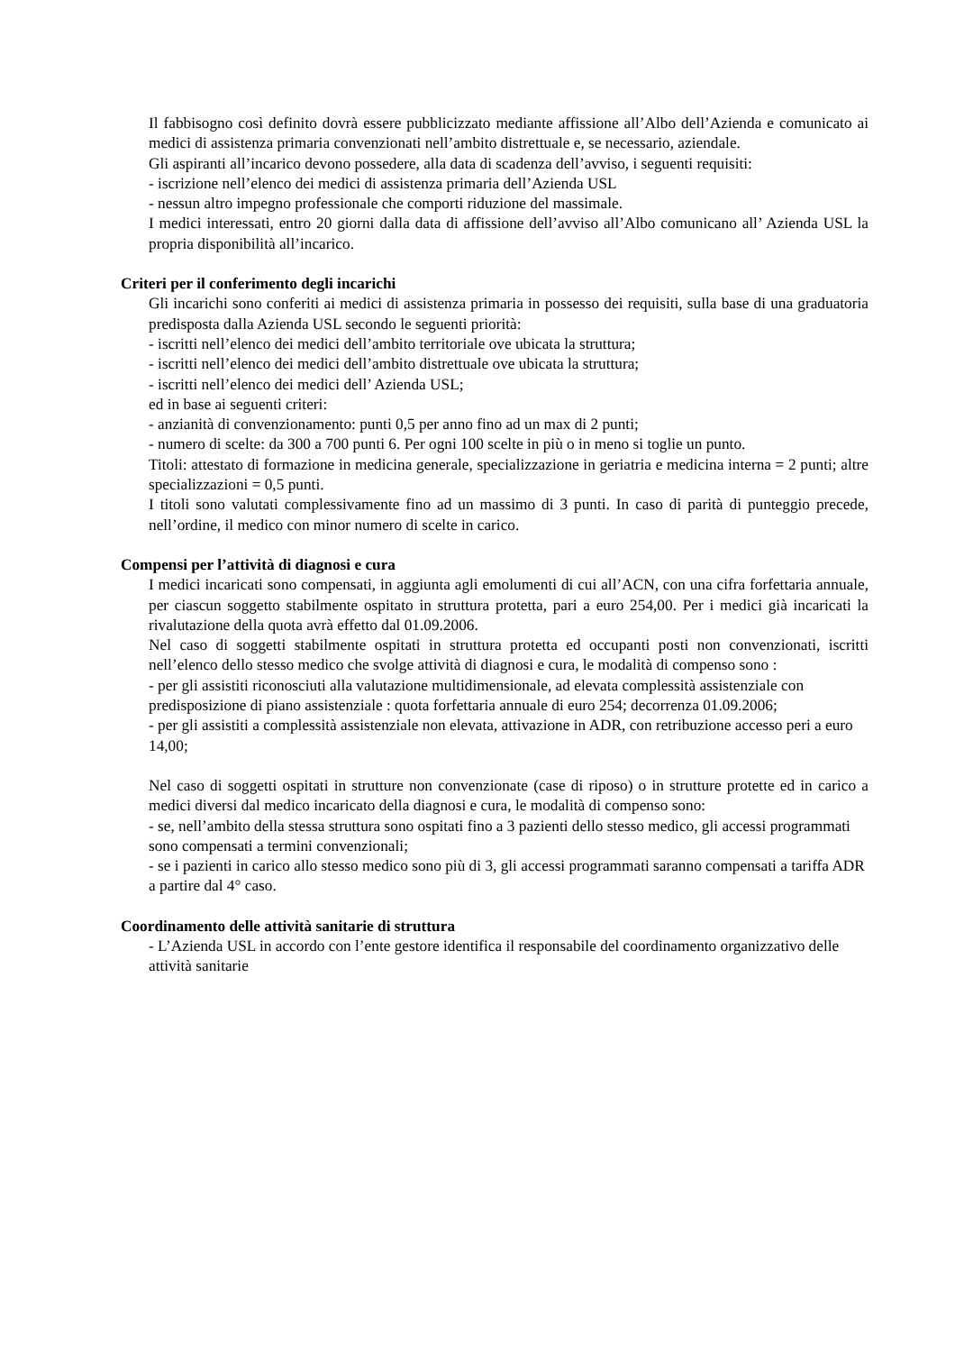Il fabbisogno così definito dovrà essere pubblicizzato mediante affissione all’Albo dell’Azienda e comunicato ai medici di assistenza primaria convenzionati nell’ambito distrettuale e, se necessario, aziendale.
Gli aspiranti all’incarico devono possedere, alla data di scadenza dell’avviso, i seguenti requisiti:
- iscrizione nell’elenco dei medici di assistenza primaria dell’Azienda USL
- nessun altro impegno professionale che comporti riduzione del massimale.
I medici interessati, entro 20 giorni dalla data di affissione dell’avviso all’Albo comunicano all’ Azienda USL la propria disponibilità all’incarico.
Criteri per il conferimento degli incarichi
Gli incarichi sono conferiti ai medici di assistenza primaria in possesso dei requisiti, sulla base di una graduatoria predisposta dalla Azienda USL secondo le seguenti priorità:
- iscritti nell’elenco dei medici dell’ambito territoriale ove ubicata la struttura;
- iscritti nell’elenco dei medici dell’ambito distrettuale ove ubicata la struttura;
- iscritti nell’elenco dei medici dell’ Azienda USL;
ed in base ai seguenti criteri:
- anzianità di convenzionamento: punti 0,5 per anno fino ad un max di 2 punti;
- numero di scelte: da 300 a 700 punti 6. Per ogni 100 scelte in più o in meno si toglie un punto.
Titoli: attestato di formazione in medicina generale, specializzazione in geriatria e medicina interna = 2 punti; altre specializzazioni = 0,5 punti.
I titoli sono valutati complessivamente fino ad un massimo di 3 punti. In caso di parità di punteggio precede, nell’ordine, il medico con minor numero di scelte in carico.
Compensi per l’attività di diagnosi e cura
I medici incaricati sono compensati, in aggiunta agli emolumenti di cui all’ACN, con una cifra forfettaria annuale, per ciascun soggetto stabilmente ospitato in struttura protetta, pari a euro 254,00. Per i medici già incaricati la rivalutazione della quota avrà effetto dal 01.09.2006.
Nel caso di soggetti stabilmente ospitati in struttura protetta ed occupanti posti non convenzionati, iscritti nell’elenco dello stesso medico che svolge attività di diagnosi e cura, le modalità di compenso sono :
- per gli assistiti riconosciuti alla valutazione multidimensionale, ad elevata complessità assistenziale con predisposizione di piano assistenziale : quota forfettaria annuale di euro 254; decorrenza 01.09.2006;
- per gli assistiti a complessità assistenziale non elevata, attivazione in ADR, con retribuzione accesso peri a euro 14,00;
Nel caso di soggetti ospitati in strutture non convenzionate (case di riposo) o in strutture protette ed in carico a medici diversi dal medico incaricato della diagnosi e cura, le modalità di compenso sono:
- se, nell’ambito della stessa struttura sono ospitati fino a 3 pazienti dello stesso medico, gli accessi programmati sono compensati a termini convenzionali;
- se i pazienti in carico allo stesso medico sono più di 3, gli accessi programmati saranno compensati a tariffa ADR a partire dal 4° caso.
Coordinamento delle attività sanitarie di struttura
- L’Azienda USL in accordo con l’ente gestore identifica il responsabile del coordinamento organizzativo delle attività sanitarie